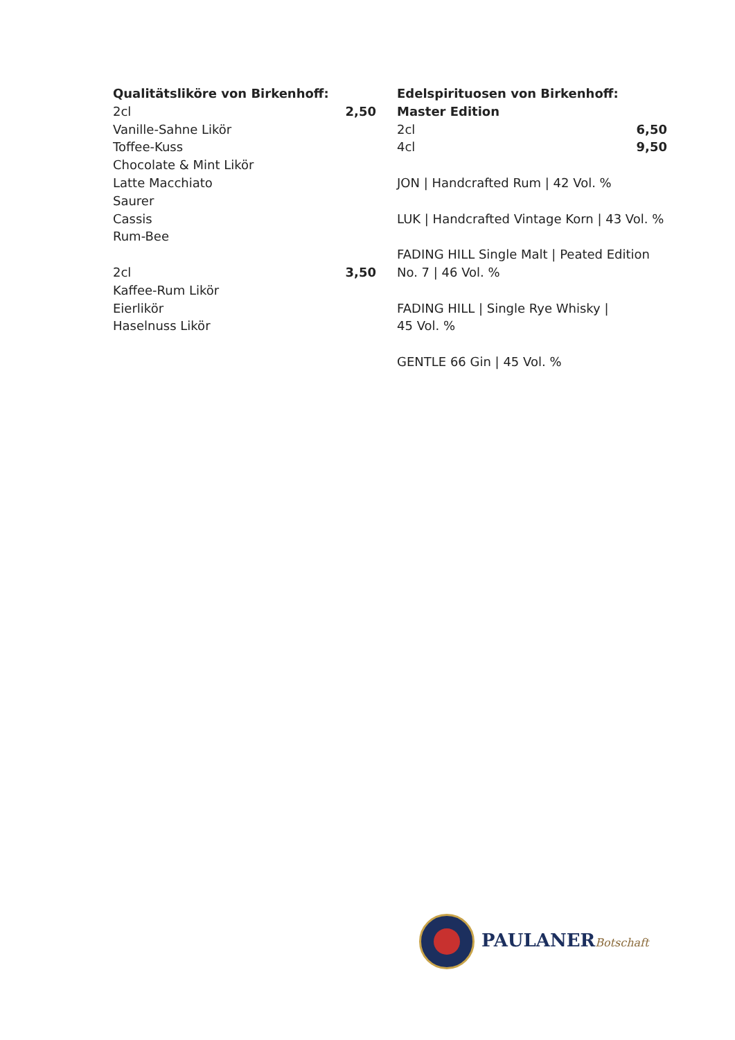Qualitätsliköre von Birkenhoff:
2cl 2,50
Vanille-Sahne Likör
Toffee-Kuss
Chocolate & Mint Likör
Latte Macchiato
Saurer
Cassis
Rum-Bee
2cl 3,50
Kaffee-Rum Likör
Eierlikör
Haselnuss Likör
Edelspirituosen von Birkenhoff:
Master Edition
2cl 6,50
4cl 9,50
JON | Handcrafted Rum | 42 Vol. %
LUK | Handcrafted Vintage Korn | 43 Vol. %
FADING HILL Single Malt | Peated Edition No. 7 | 46 Vol. %
FADING HILL | Single Rye Whisky |
45 Vol. %
GENTLE 66 Gin | 45 Vol. %
PAULANERBotschaft